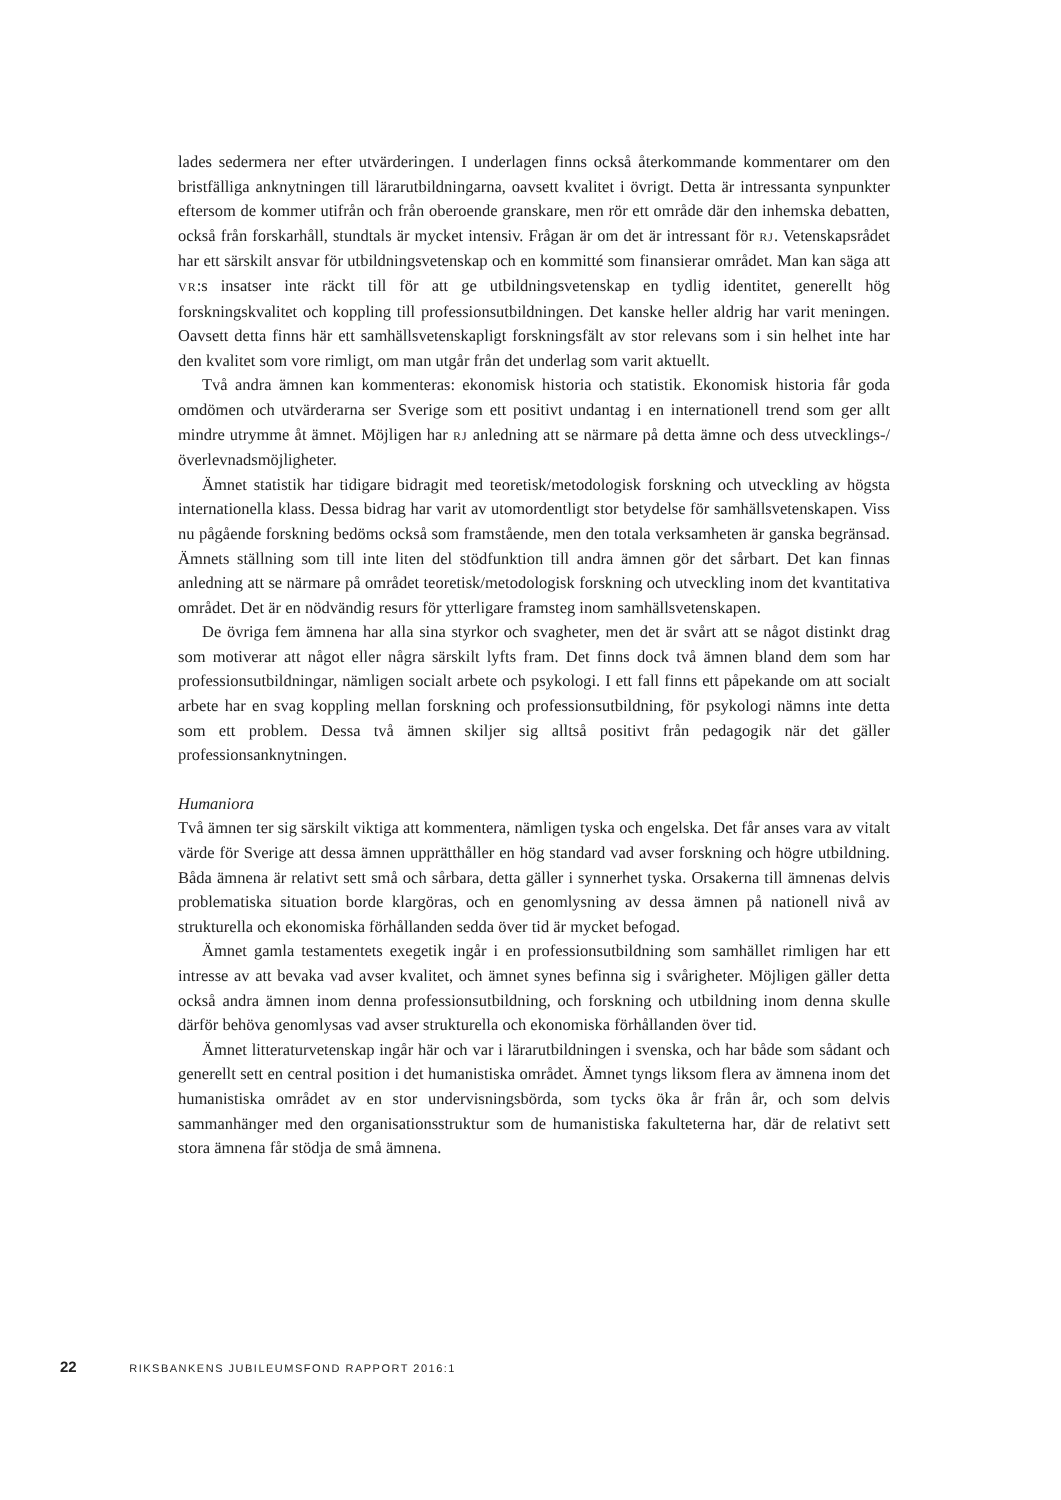lades sedermera ner efter utvärderingen. I underlagen finns också återkommande kommentarer om den bristfälliga anknytningen till lärarutbildningarna, oavsett kvalitet i övrigt. Detta är intressanta synpunkter eftersom de kommer utifrån och från oberoende granskare, men rör ett område där den inhemska debatten, också från forskarhåll, stundtals är mycket intensiv. Frågan är om det är intressant för RJ. Vetenskapsrådet har ett särskilt ansvar för utbildningsvetenskap och en kommitté som finansierar området. Man kan säga att VR:s insatser inte räckt till för att ge utbildningsvetenskap en tydlig identitet, generellt hög forskningskvalitet och koppling till professionsutbildningen. Det kanske heller aldrig har varit meningen. Oavsett detta finns här ett samhällsvetenskapligt forskningsfält av stor relevans som i sin helhet inte har den kvalitet som vore rimligt, om man utgår från det underlag som varit aktuellt.
Två andra ämnen kan kommenteras: ekonomisk historia och statistik. Ekonomisk historia får goda omdömen och utvärderarna ser Sverige som ett positivt undantag i en internationell trend som ger allt mindre utrymme åt ämnet. Möjligen har RJ anledning att se närmare på detta ämne och dess utvecklings-/överlevnadsmöjligheter.
Ämnet statistik har tidigare bidragit med teoretisk/metodologisk forskning och utveckling av högsta internationella klass. Dessa bidrag har varit av utomordentligt stor betydelse för samhällsvetenskapen. Viss nu pågående forskning bedöms också som framstående, men den totala verksamheten är ganska begränsad. Ämnets ställning som till inte liten del stödfunktion till andra ämnen gör det sårbart. Det kan finnas anledning att se närmare på området teoretisk/metodologisk forskning och utveckling inom det kvantitativa området. Det är en nödvändig resurs för ytterligare framsteg inom samhällsvetenskapen.
De övriga fem ämnena har alla sina styrkor och svagheter, men det är svårt att se något distinkt drag som motiverar att något eller några särskilt lyfts fram. Det finns dock två ämnen bland dem som har professionsutbildningar, nämligen socialt arbete och psykologi. I ett fall finns ett påpekande om att socialt arbete har en svag koppling mellan forskning och professionsutbildning, för psykologi nämns inte detta som ett problem. Dessa två ämnen skiljer sig alltså positivt från pedagogik när det gäller professionsanknytningen.
Humaniora
Två ämnen ter sig särskilt viktiga att kommentera, nämligen tyska och engelska. Det får anses vara av vitalt värde för Sverige att dessa ämnen upprätthåller en hög standard vad avser forskning och högre utbildning. Båda ämnena är relativt sett små och sårbara, detta gäller i synnerhet tyska. Orsakerna till ämnenas delvis problematiska situation borde klargöras, och en genomlysning av dessa ämnen på nationell nivå av strukturella och ekonomiska förhållanden sedda över tid är mycket befogad.
Ämnet gamla testamentets exegetik ingår i en professionsutbildning som samhället rimligen har ett intresse av att bevaka vad avser kvalitet, och ämnet synes befinna sig i svårigheter. Möjligen gäller detta också andra ämnen inom denna professionsutbildning, och forskning och utbildning inom denna skulle därför behöva genomlysas vad avser strukturella och ekonomiska förhållanden över tid.
Ämnet litteraturvetenskap ingår här och var i lärarutbildningen i svenska, och har både som sådant och generellt sett en central position i det humanistiska området. Ämnet tyngs liksom flera av ämnena inom det humanistiska området av en stor undervisningsbörda, som tycks öka år från år, och som delvis sammanhänger med den organisationsstruktur som de humanistiska fakulteterna har, där de relativt sett stora ämnena får stödja de små ämnena.
22 RIKSBANKENS JUBILEUMSFOND RAPPORT 2016:1